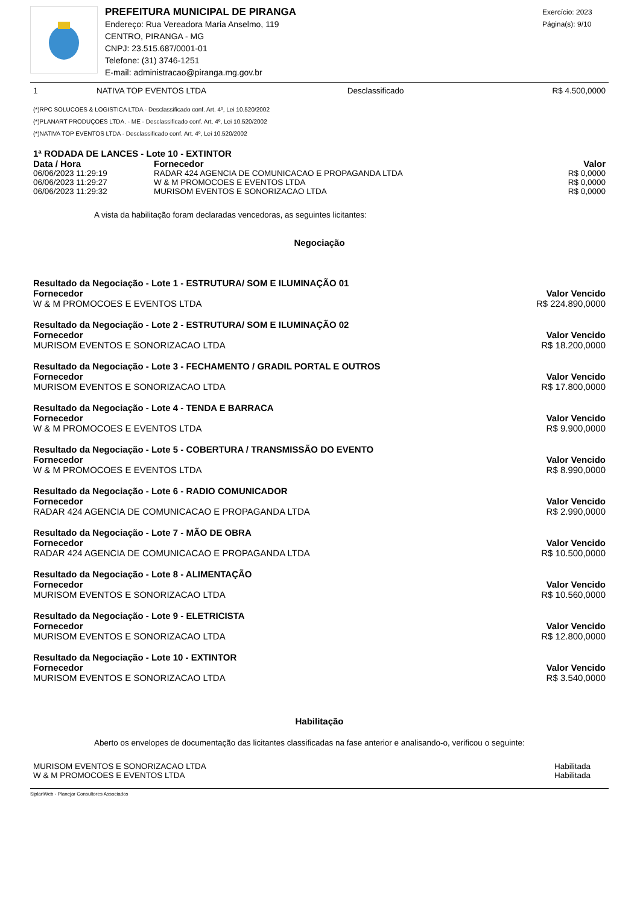PREFEITURA MUNICIPAL DE PIRANGA
Endereço: Rua Vereadora Maria Anselmo, 119
CENTRO, PIRANGA - MG
CNPJ: 23.515.687/0001-01
Telefone: (31) 3746-1251
E-mail: administracao@piranga.mg.gov.br
Exercício: 2023
Página(s): 9/10
| 1 | NATIVA TOP EVENTOS LTDA | Desclassificado | R$ 4.500,0000 |
(*)RPC SOLUCOES & LOGISTICA LTDA - Desclassificado conf. Art. 4º, Lei 10.520/2002
(*)PLANART PRODUÇOES LTDA. - ME - Desclassificado conf. Art. 4º, Lei 10.520/2002
(*)NATIVA TOP EVENTOS LTDA - Desclassificado conf. Art. 4º, Lei 10.520/2002
1ª RODADA DE LANCES - Lote 10 - EXTINTOR
| Data / Hora | Fornecedor | Valor |
| --- | --- | --- |
| 06/06/2023 11:29:19 | RADAR 424 AGENCIA DE COMUNICACAO E PROPAGANDA LTDA | R$ 0,0000 |
| 06/06/2023 11:29:27 | W & M PROMOCOES E EVENTOS LTDA | R$ 0,0000 |
| 06/06/2023 11:29:32 | MURISOM EVENTOS E SONORIZACAO LTDA | R$ 0,0000 |
A vista da habilitação foram declaradas vencedoras, as seguintes licitantes:
Negociação
Resultado da Negociação - Lote 1 - ESTRUTURA/ SOM E ILUMINAÇÃO 01
Fornecedor Valor Vencido
W & M PROMOCOES E EVENTOS LTDA R$ 224.890,0000
Resultado da Negociação - Lote 2 - ESTRUTURA/ SOM E ILUMINAÇÃO 02
Fornecedor Valor Vencido
MURISOM EVENTOS E SONORIZACAO LTDA R$ 18.200,0000
Resultado da Negociação - Lote 3 - FECHAMENTO / GRADIL PORTAL E OUTROS
Fornecedor Valor Vencido
MURISOM EVENTOS E SONORIZACAO LTDA R$ 17.800,0000
Resultado da Negociação - Lote 4 - TENDA E BARRACA
Fornecedor Valor Vencido
W & M PROMOCOES E EVENTOS LTDA R$ 9.900,0000
Resultado da Negociação - Lote 5 - COBERTURA / TRANSMISSÃO DO EVENTO
Fornecedor Valor Vencido
W & M PROMOCOES E EVENTOS LTDA R$ 8.990,0000
Resultado da Negociação - Lote 6 - RADIO COMUNICADOR
Fornecedor Valor Vencido
RADAR 424 AGENCIA DE COMUNICACAO E PROPAGANDA LTDA R$ 2.990,0000
Resultado da Negociação - Lote 7 - MÃO DE OBRA
Fornecedor Valor Vencido
RADAR 424 AGENCIA DE COMUNICACAO E PROPAGANDA LTDA R$ 10.500,0000
Resultado da Negociação - Lote 8 - ALIMENTAÇÃO
Fornecedor Valor Vencido
MURISOM EVENTOS E SONORIZACAO LTDA R$ 10.560,0000
Resultado da Negociação - Lote 9 - ELETRICISTA
Fornecedor Valor Vencido
MURISOM EVENTOS E SONORIZACAO LTDA R$ 12.800,0000
Resultado da Negociação - Lote 10 - EXTINTOR
Fornecedor Valor Vencido
MURISOM EVENTOS E SONORIZACAO LTDA R$ 3.540,0000
Habilitação
Aberto os envelopes de documentação das licitantes classificadas na fase anterior e analisando-o, verificou o seguinte:
| MURISOM EVENTOS E SONORIZACAO LTDA | Habilitada |
| W & M PROMOCOES E EVENTOS LTDA | Habilitada |
SiplanWeb - Planejar Consultores Associados